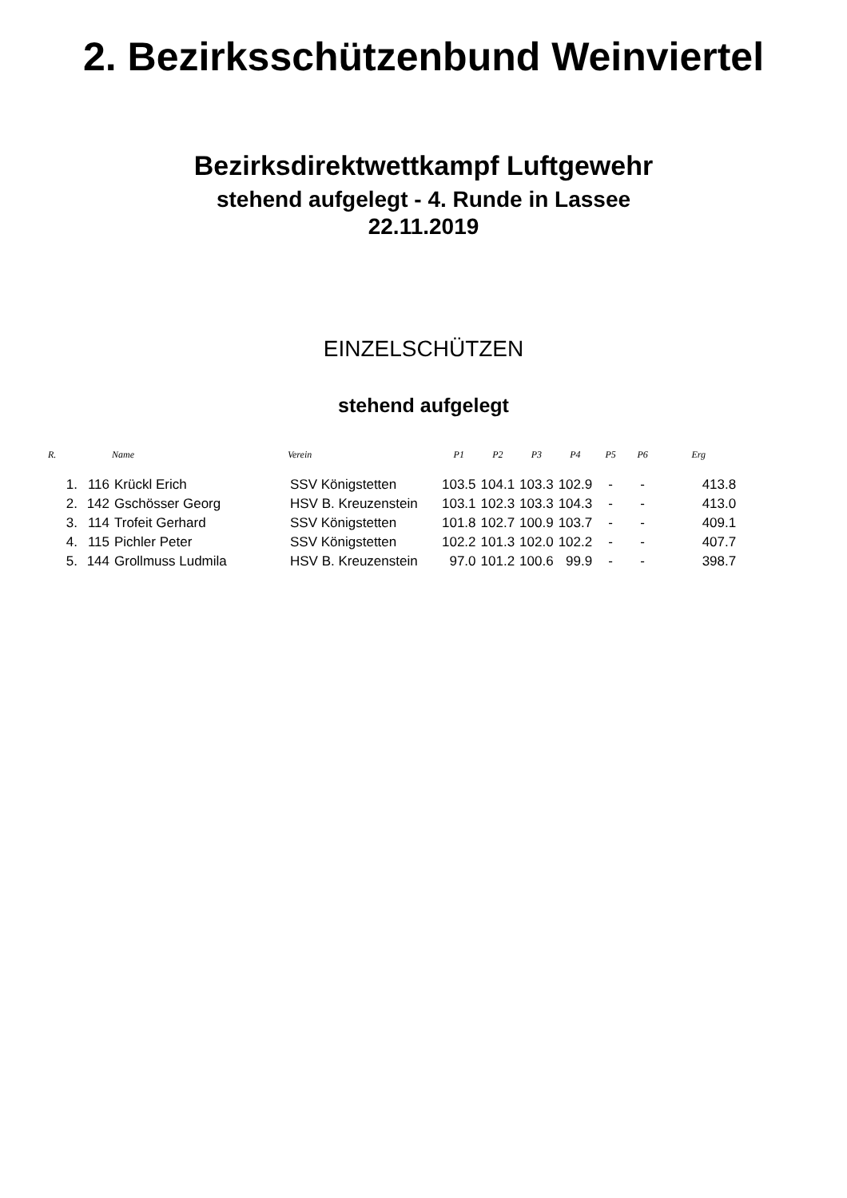2. Bezirksschützenbund Weinviertel
Bezirksdirektwettkampf Luftgewehr
stehend aufgelegt - 4. Runde in Lassee
22.11.2019
EINZELSCHÜTZEN
stehend aufgelegt
| R. | | Name | Verein | P1 | P2 | P3 | P4 | P5 | P6 | Erg |
| --- | --- | --- | --- | --- | --- | --- | --- | --- | --- | --- |
| 1. | 116 | Krückl Erich | SSV Königstetten | 103.5 | 104.1 | 103.3 | 102.9 | - | - | 413.8 |
| 2. | 142 | Gschösser Georg | HSV B. Kreuzenstein | 103.1 | 102.3 | 103.3 | 104.3 | - | - | 413.0 |
| 3. | 114 | Trofeit Gerhard | SSV Königstetten | 101.8 | 102.7 | 100.9 | 103.7 | - | - | 409.1 |
| 4. | 115 | Pichler Peter | SSV Königstetten | 102.2 | 101.3 | 102.0 | 102.2 | - | - | 407.7 |
| 5. | 144 | Grollmuss Ludmila | HSV B. Kreuzenstein | 97.0 | 101.2 | 100.6 | 99.9 | - | - | 398.7 |